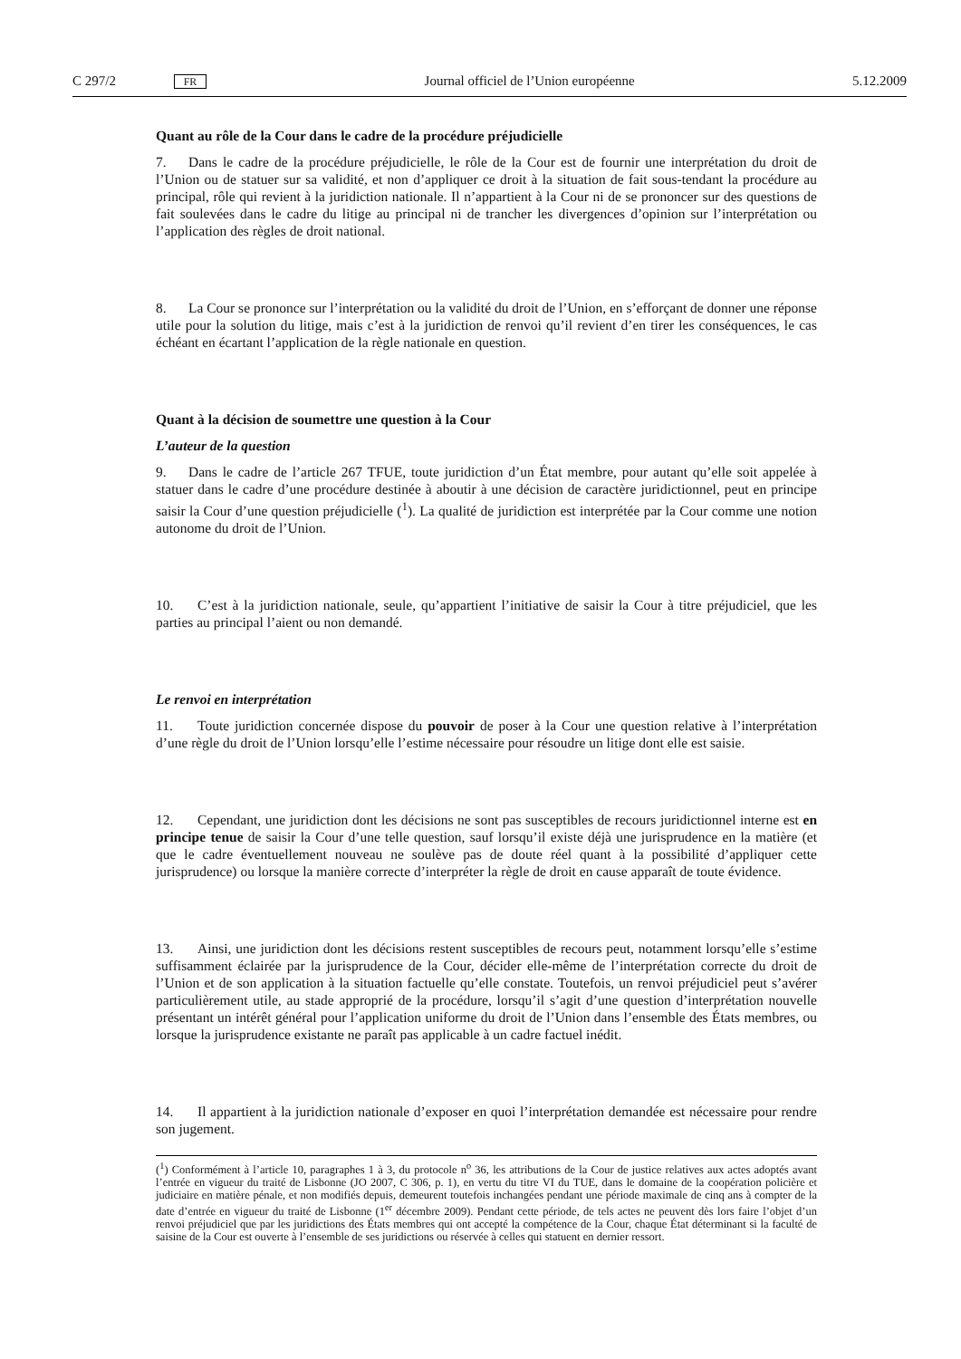C 297/2 FR Journal officiel de l’Union européenne 5.12.2009
Quant au rôle de la Cour dans le cadre de la procédure préjudicielle
7. Dans le cadre de la procédure préjudicielle, le rôle de la Cour est de fournir une interprétation du droit de l’Union ou de statuer sur sa validité, et non d’appliquer ce droit à la situation de fait sous-tendant la procédure au principal, rôle qui revient à la juridiction nationale. Il n’appartient à la Cour ni de se prononcer sur des questions de fait soulevées dans le cadre du litige au principal ni de trancher les divergences d’opinion sur l’interprétation ou l’application des règles de droit national.
8. La Cour se prononce sur l’interprétation ou la validité du droit de l’Union, en s’efforçant de donner une réponse utile pour la solution du litige, mais c’est à la juridiction de renvoi qu’il revient d’en tirer les conséquences, le cas échéant en écartant l’application de la règle nationale en question.
Quant à la décision de soumettre une question à la Cour
L’auteur de la question
9. Dans le cadre de l’article 267 TFUE, toute juridiction d’un État membre, pour autant qu’elle soit appelée à statuer dans le cadre d’une procédure destinée à aboutir à une décision de caractère juridictionnel, peut en principe saisir la Cour d’une question préjudicielle (<sup>1</sup>). La qualité de juridiction est interprétée par la Cour comme une notion autonome du droit de l’Union.
10. C’est à la juridiction nationale, seule, qu’appartient l’initiative de saisir la Cour à titre préjudiciel, que les parties au principal l’aient ou non demandé.
Le renvoi en interprétation
11. Toute juridiction concernée dispose du pouvoir de poser à la Cour une question relative à l’interprétation d’une règle du droit de l’Union lorsqu’elle l’estime nécessaire pour résoudre un litige dont elle est saisie.
12. Cependant, une juridiction dont les décisions ne sont pas susceptibles de recours juridictionnel interne est en principe tenue de saisir la Cour d’une telle question, sauf lorsqu’il existe déjà une jurisprudence en la matière (et que le cadre éventuellement nouveau ne soulève pas de doute réel quant à la possibilité d’appliquer cette jurisprudence) ou lorsque la manière correcte d’interpréter la règle de droit en cause apparaît de toute évidence.
13. Ainsi, une juridiction dont les décisions restent susceptibles de recours peut, notamment lorsqu’elle s’estime suffisamment éclairée par la jurisprudence de la Cour, décider elle-même de l’interprétation correcte du droit de l’Union et de son application à la situation factuelle qu’elle constate. Toutefois, un renvoi préjudiciel peut s’avérer particulièrement utile, au stade approprié de la procédure, lorsqu’il s’agit d’une question d’interprétation nouvelle présentant un intérêt général pour l’application uniforme du droit de l’Union dans l’ensemble des États membres, ou lorsque la jurisprudence existante ne paraît pas applicable à un cadre factuel inédit.
14. Il appartient à la juridiction nationale d’exposer en quoi l’interprétation demandée est nécessaire pour rendre son jugement.
(<sup>1</sup>) Conformément à l’article 10, paragraphes 1 à 3, du protocole n<sup>o</sup> 36, les attributions de la Cour de justice relatives aux actes adoptés avant l’entrée en vigueur du traité de Lisbonne (JO 2007, C 306, p. 1), en vertu du titre VI du TUE, dans le domaine de la coopération policière et judiciaire en matière pénale, et non modifiés depuis, demeurent toutefois inchangées pendant une période maximale de cinq ans à compter de la date d’entrée en vigueur du traité de Lisbonne (1<sup>er</sup> décembre 2009). Pendant cette période, de tels actes ne peuvent dès lors faire l’objet d’un renvoi préjudiciel que par les juridictions des États membres qui ont accepté la compétence de la Cour, chaque État déterminant si la faculté de saisine de la Cour est ouverte à l’ensemble de ses juridictions ou réservée à celles qui statuent en dernier ressort.